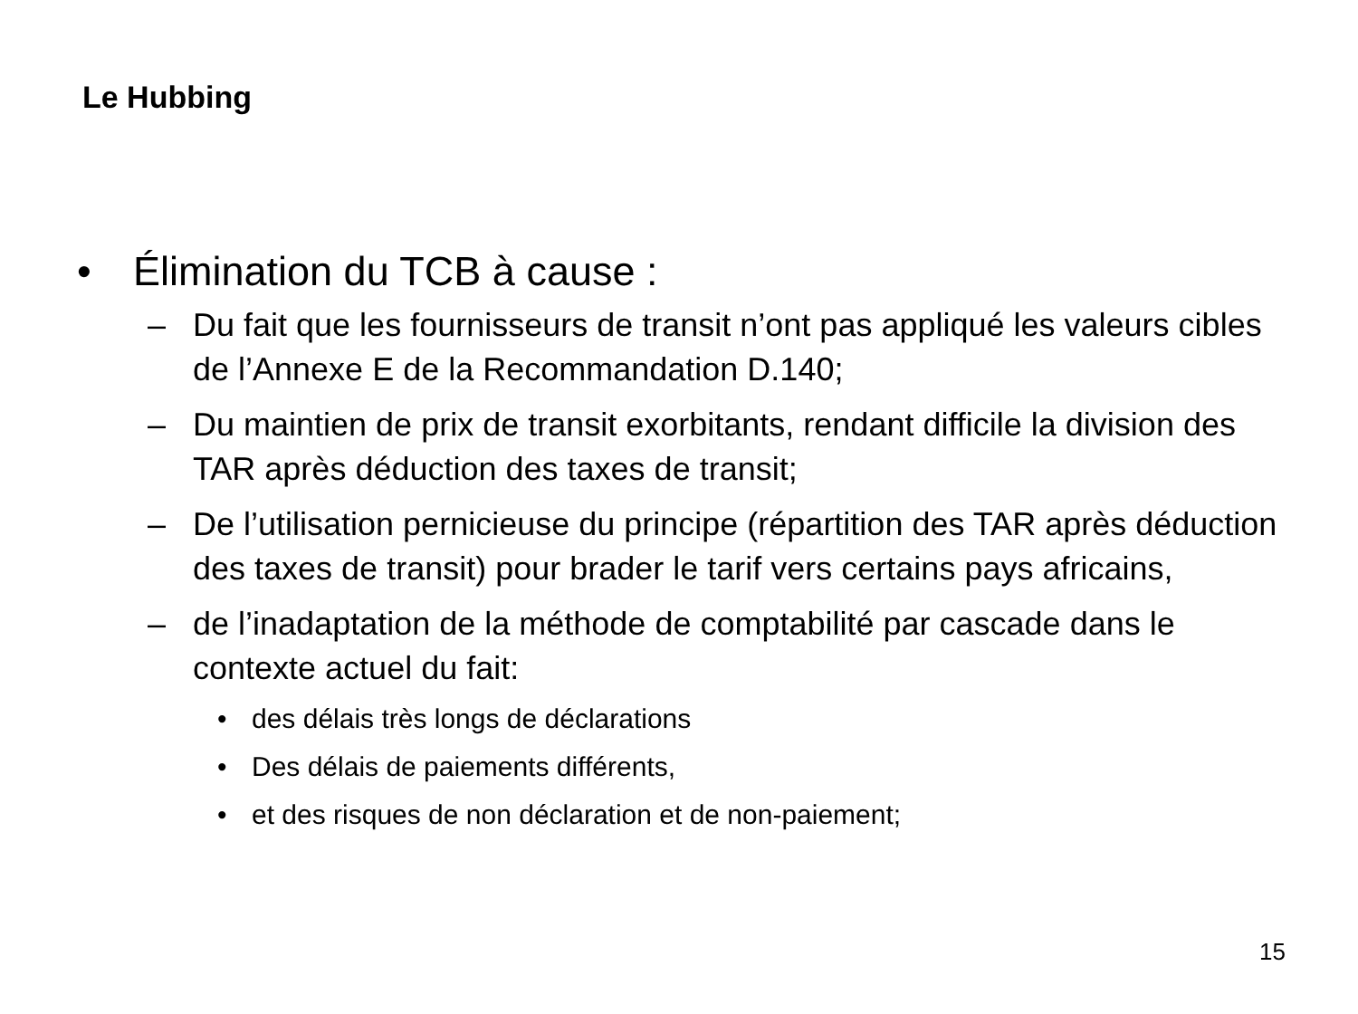Le Hubbing
• Élimination du TCB à cause :
– Du fait que les fournisseurs de transit n’ont pas appliqué les valeurs cibles de l’Annexe E de la Recommandation D.140;
– Du maintien de prix de transit exorbitants, rendant difficile la division des TAR après déduction des taxes de transit;
– De l’utilisation pernicieuse du principe (répartition des TAR après déduction des taxes de transit) pour brader le tarif vers certains pays africains,
– de l’inadaptation de la méthode de comptabilité par cascade dans le contexte actuel du fait:
• des délais très longs de déclarations
• Des délais de paiements différents,
• et des risques de non déclaration et de non-paiement;
15